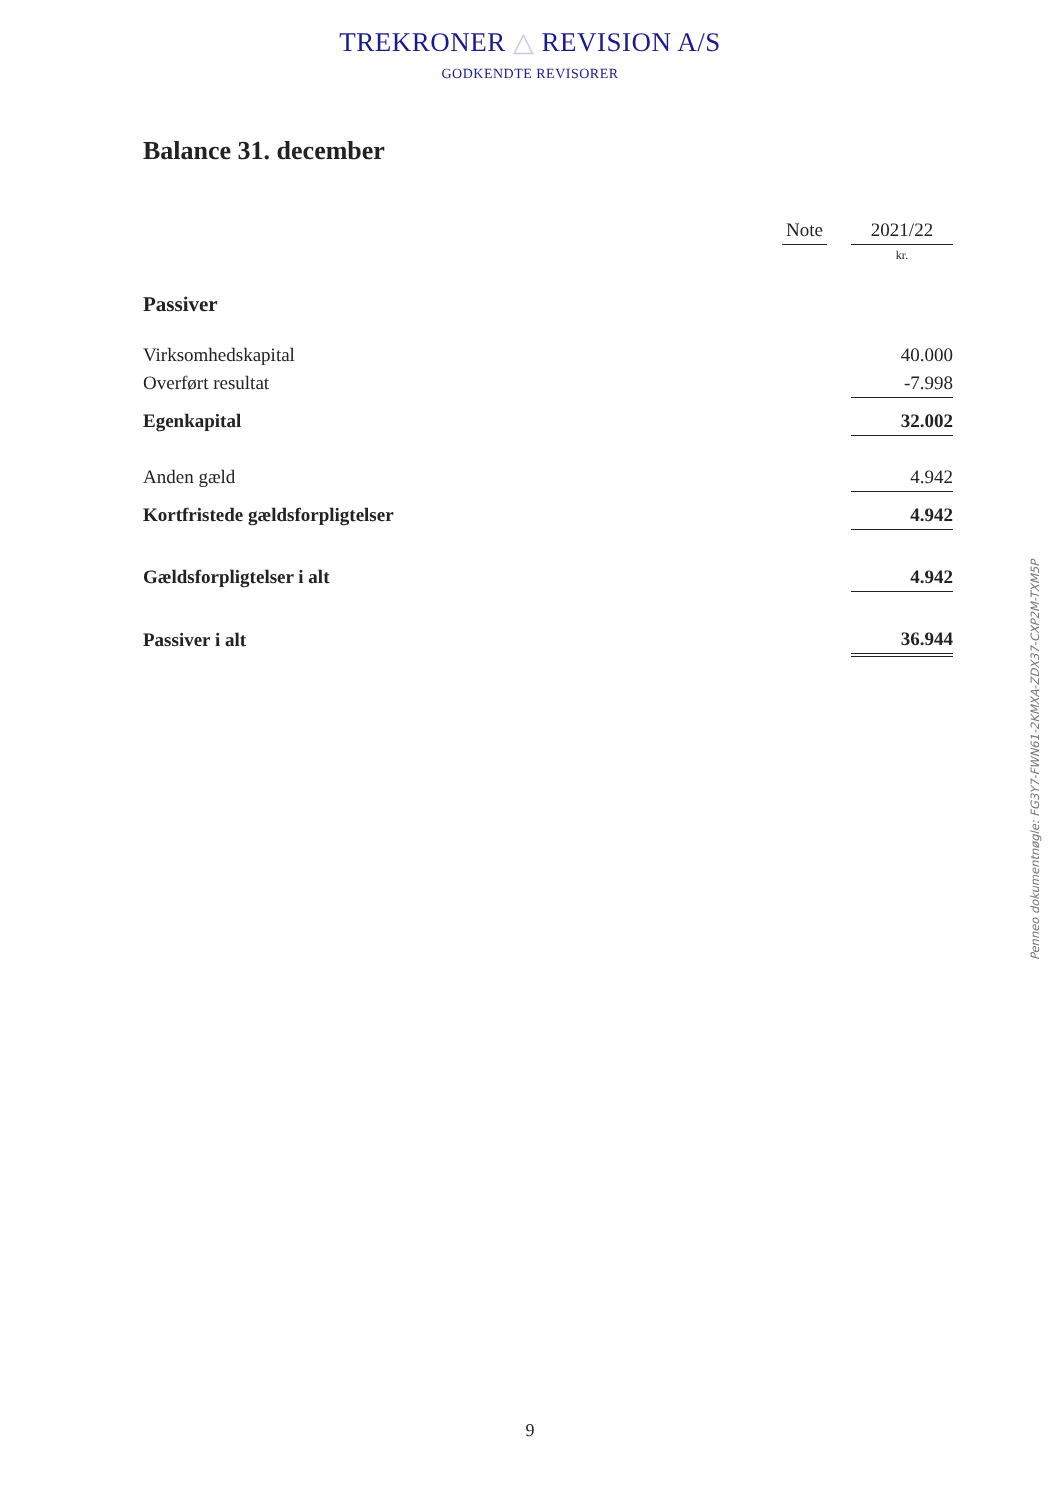TREKRONER △ REVISION A/S
GODKENDTE REVISORER
Balance 31. december
| | Note | | 2021/22 |
| | | | kr. |
| Passiver | | | |
| Virksomhedskapital | | | 40.000 |
| Overført resultat | | | -7.998 |
| Egenkapital | | | 32.002 |
| Anden gæld | | | 4.942 |
| Kortfristede gældsforpligtelser | | | 4.942 |
| Gældsforpligtelser i alt | | | 4.942 |
| Passiver i alt | | | 36.944 |
Penneo dokumentnøgle: FG3Y7-FWN61-2KMXA-ZDX37-CXP2M-TXM5P
9